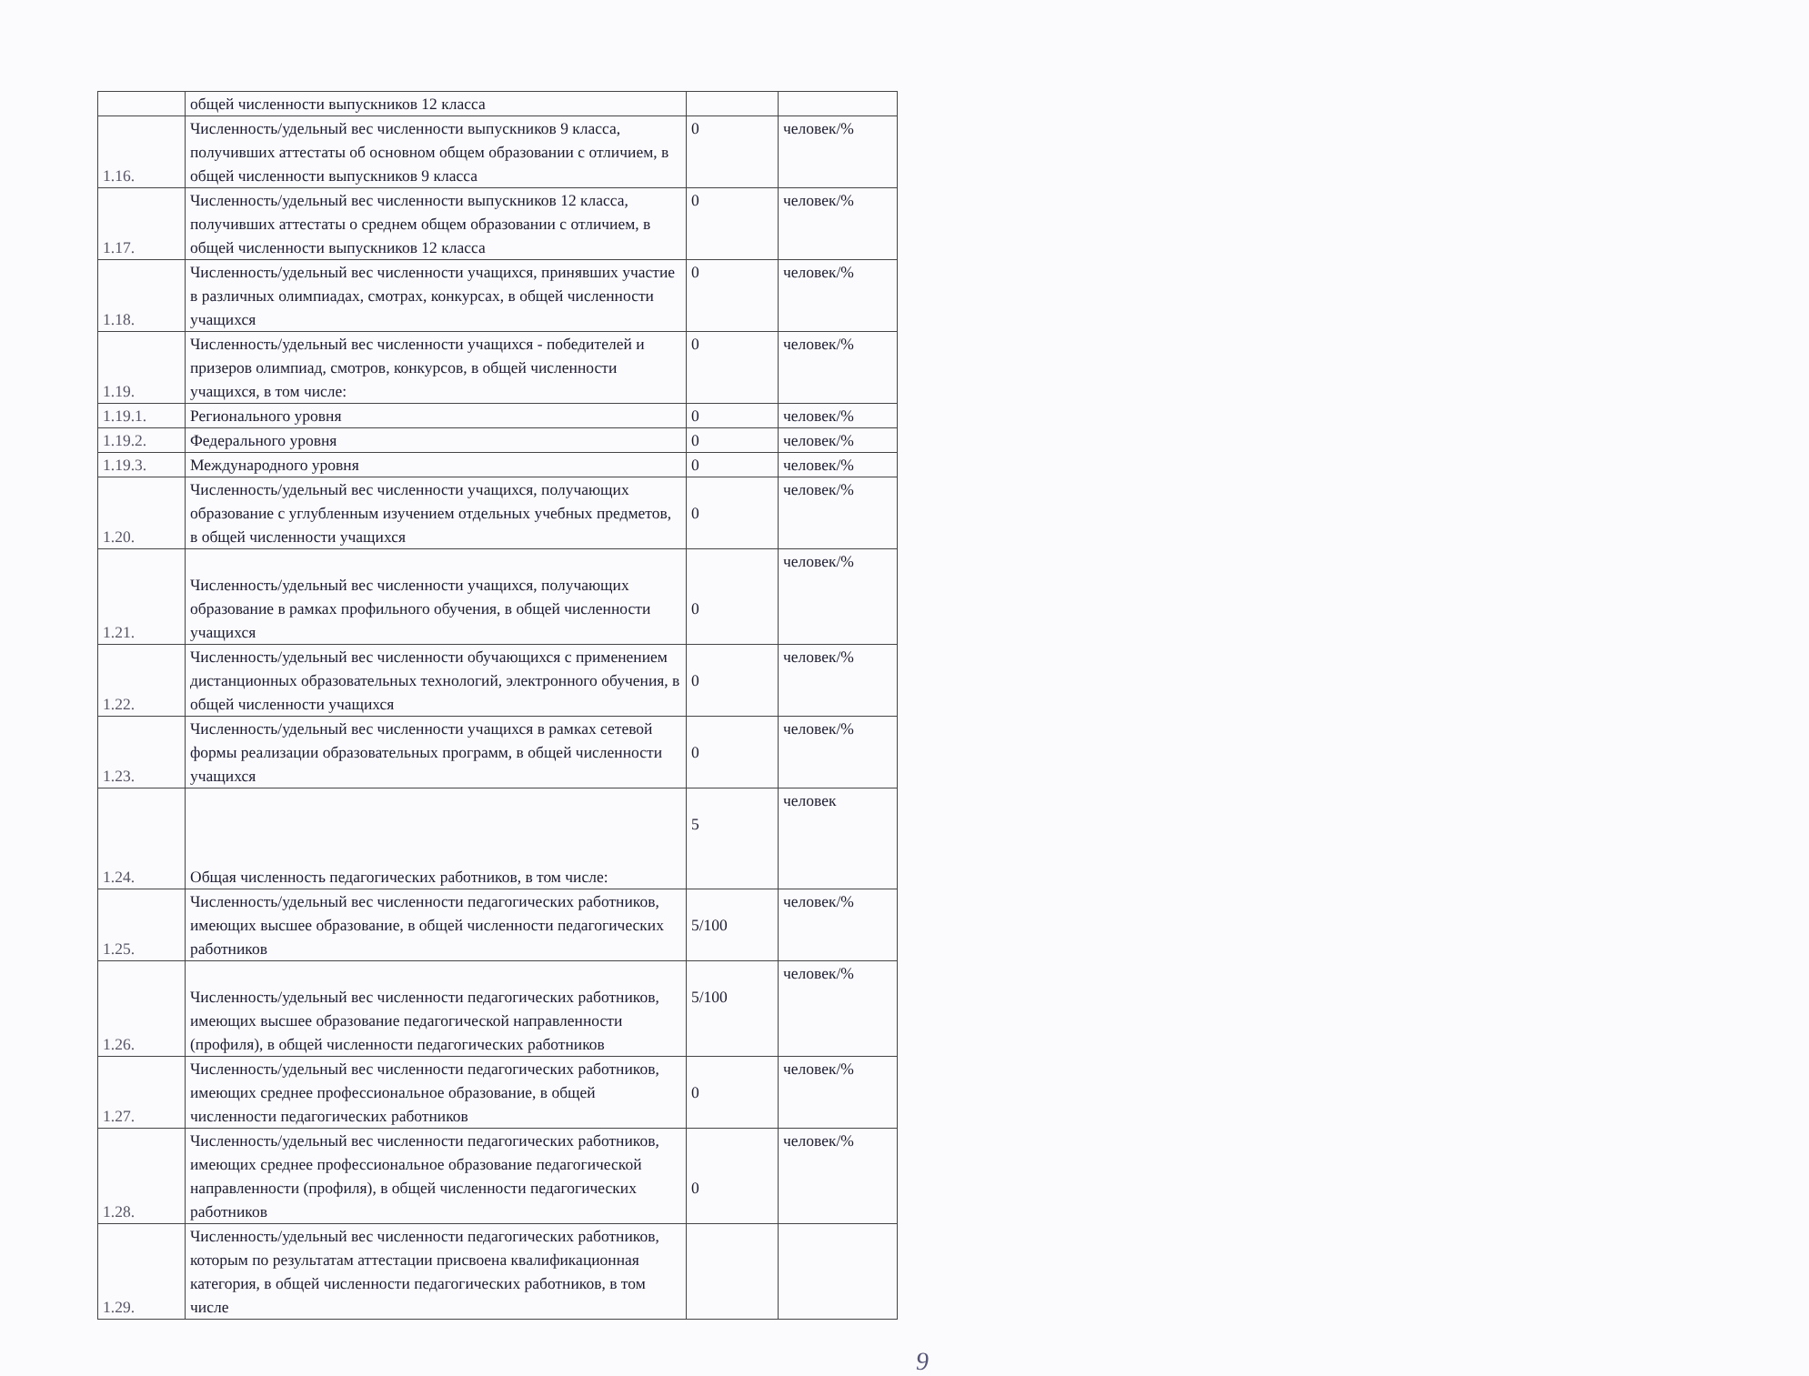| | общей численности выпускников 12 класса | | |
| 1.16. | Численность/удельный вес численности выпускников 9 класса, получивших аттестаты об основном общем образовании с отличием, в общей численности выпускников 9 класса | 0 | человек/% |
| 1.17. | Численность/удельный вес численности выпускников 12 класса, получивших аттестаты о среднем общем образовании с отличием, в общей численности выпускников 12 класса | 0 | человек/% |
| 1.18. | Численность/удельный вес численности учащихся, принявших участие в различных олимпиадах, смотрах, конкурсах, в общей численности учащихся | 0 | человек/% |
| 1.19. | Численность/удельный вес численности учащихся - победителей и призеров олимпиад, смотров, конкурсов, в общей численности учащихся, в том числе: | 0 | человек/% |
| 1.19.1. | Регионального уровня | 0 | человек/% |
| 1.19.2. | Федерального уровня | 0 | человек/% |
| 1.19.3. | Международного уровня | 0 | человек/% |
| 1.20. | Численность/удельный вес численности учащихся, получающих образование с углубленным изучением отдельных учебных предметов, в общей численности учащихся | 0 | человек/% |
| 1.21. | Численность/удельный вес численности учащихся, получающих образование в рамках профильного обучения, в общей численности учащихся | 0 | человек/% |
| 1.22. | Численность/удельный вес численности обучающихся с применением дистанционных образовательных технологий, электронного обучения, в общей численности учащихся | 0 | человек/% |
| 1.23. | Численность/удельный вес численности учащихся в рамках сетевой формы реализации образовательных программ, в общей численности учащихся | 0 | человек/% |
| 1.24. | Общая численность педагогических работников, в том числе: | 5 | человек |
| 1.25. | Численность/удельный вес численности педагогических работников, имеющих высшее образование, в общей численности педагогических работников | 5/100 | человек/% |
| 1.26. | Численность/удельный вес численности педагогических работников, имеющих высшее образование педагогической направленности (профиля), в общей численности педагогических работников | 5/100 | человек/% |
| 1.27. | Численность/удельный вес численности педагогических работников, имеющих среднее профессиональное образование, в общей численности педагогических работников | 0 | человек/% |
| 1.28. | Численность/удельный вес численности педагогических работников, имеющих среднее профессиональное образование педагогической направленности (профиля), в общей численности педагогических работников | 0 | человек/% |
| 1.29. | Численность/удельный вес численности педагогических работников, которым по результатам аттестации присвоена квалификационная категория, в общей численности педагогических работников, в том числе | | |
9